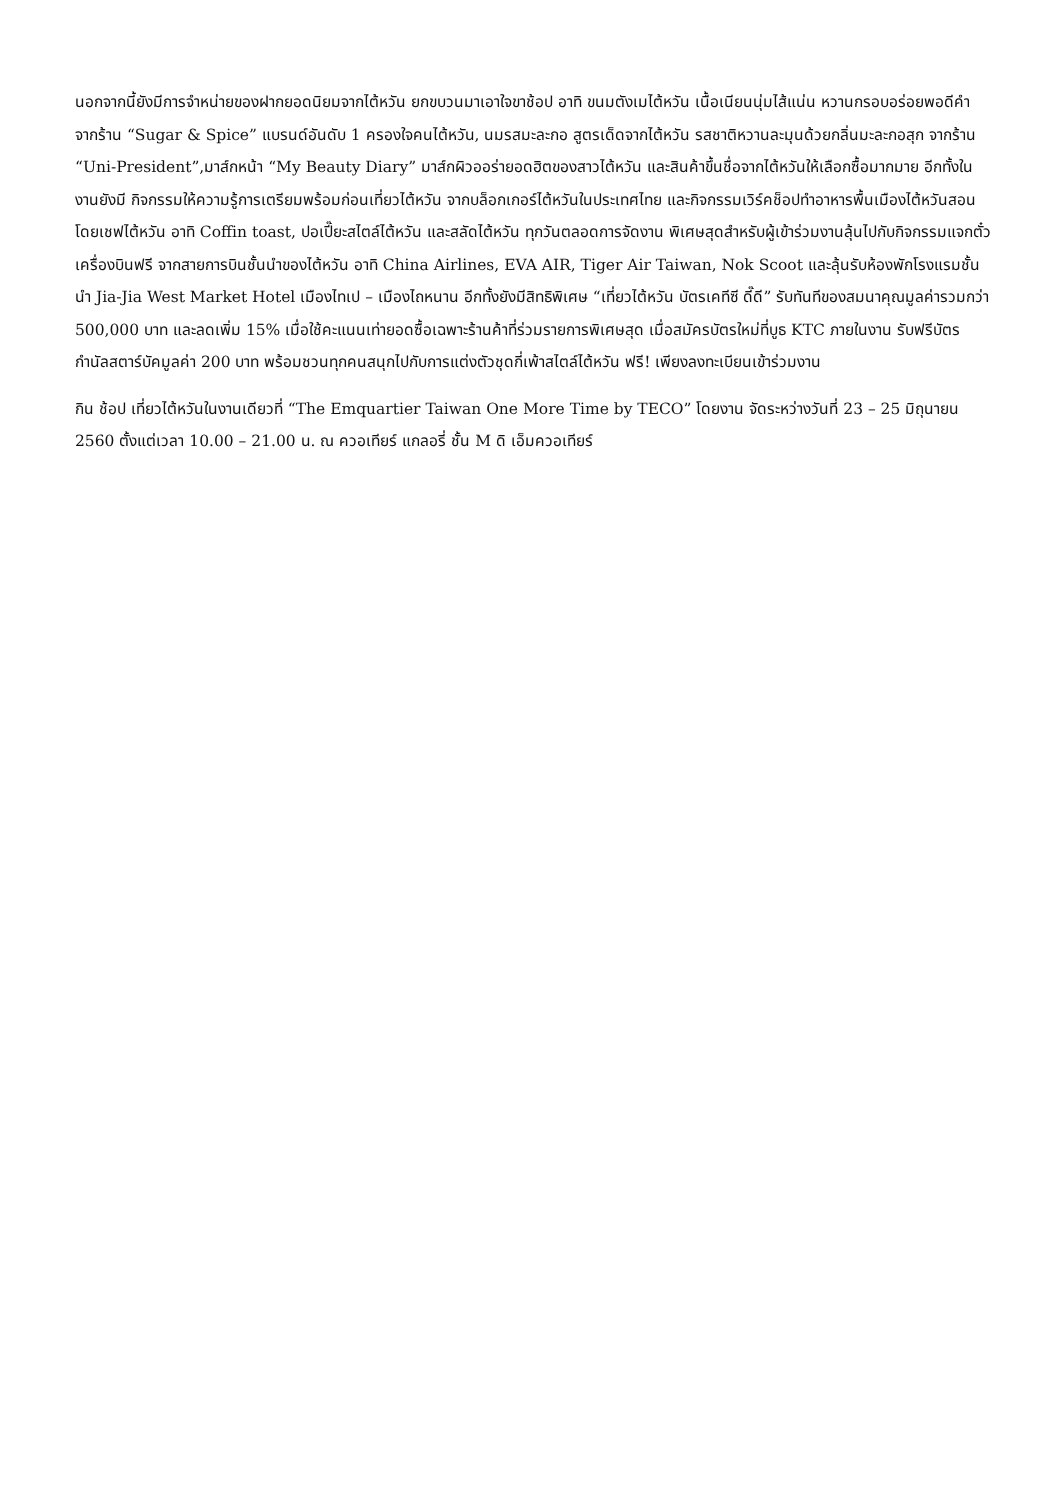นอกจากนี้ยังมีการจำหน่ายของฝากยอดนิยมจากไต้หวัน ยกขบวนมาเอาใจขาช้อป อาทิ ขนมตังเมไต้หวัน เนื้อเนียนนุ่มไส้แน่น หวานกรอบอร่อยพอดีคำ จากร้าน “Sugar & Spice” แบรนด์อันดับ 1 ครองใจคนไต้หวัน, นมรสมะละกอ สูตรเด็ดจากไต้หวัน รสชาติหวานละมุนด้วยกลิ่นมะละกอสุก จากร้าน “Uni-President”,มาส์กหน้า “My Beauty Diary” มาส์กผิวออร่ายอดฮิตของสาวไต้หวัน และสินค้าขึ้นชื่อจากไต้หวันให้เลือกซื้อมากมาย อีกทั้งในงานยังมี กิจกรรมให้ความรู้การเตรียมพร้อมก่อนเที่ยวไต้หวัน จากบล็อกเกอร์ไต้หวันในประเทศไทย และกิจกรรมเวิร์คช็อปทำอาหารพื้นเมืองไต้หวันสอนโดยเชฟไต้หวัน อาทิ Coffin toast, ปอเปี๊ยะสไตล์ไต้หวัน และสลัดไต้หวัน ทุกวันตลอดการจัดงาน พิเศษสุดสำหรับผู้เข้าร่วมงานลุ้นไปกับกิจกรรมแจกตั๋วเครื่องบินฟรี จากสายการบินชั้นนำของไต้หวัน อาทิ China Airlines, EVA AIR, Tiger Air Taiwan, Nok Scoot และลุ้นรับห้องพักโรงแรมชั้นนำ Jia-Jia West Market Hotel เมืองไทเป – เมืองไถหนาน อีกทั้งยังมีสิทธิพิเศษ “เที่ยวไต้หวัน บัตรเคทีซี ดี๊ดี” รับทันทีของสมนาคุณมูลค่ารวมกว่า 500,000 บาท และลดเพิ่ม 15% เมื่อใช้คะแนนเท่ายอดซื้อเฉพาะร้านค้าที่ร่วมรายการพิเศษสุด เมื่อสมัครบัตรใหม่ที่บูธ KTC ภายในงาน รับฟรีบัตรกำนัลสตาร์บัคมูลค่า 200 บาท พร้อมชวนทุกคนสนุกไปกับการแต่งตัวชุดกี่เพ้าสไตล์ไต้หวัน ฟรี! เพียงลงทะเบียนเข้าร่วมงาน
กิน ช้อป เที่ยวไต้หวันในงานเดียวที่ “The Emquartier Taiwan One More Time by TECO” โดยงาน จัดระหว่างวันที่ 23 – 25 มิถุนายน 2560 ตั้งแต่เวลา 10.00 – 21.00 น. ณ ควอเทียร์ แกลอรี่ ชั้น M ดิ เอ็มควอเทียร์